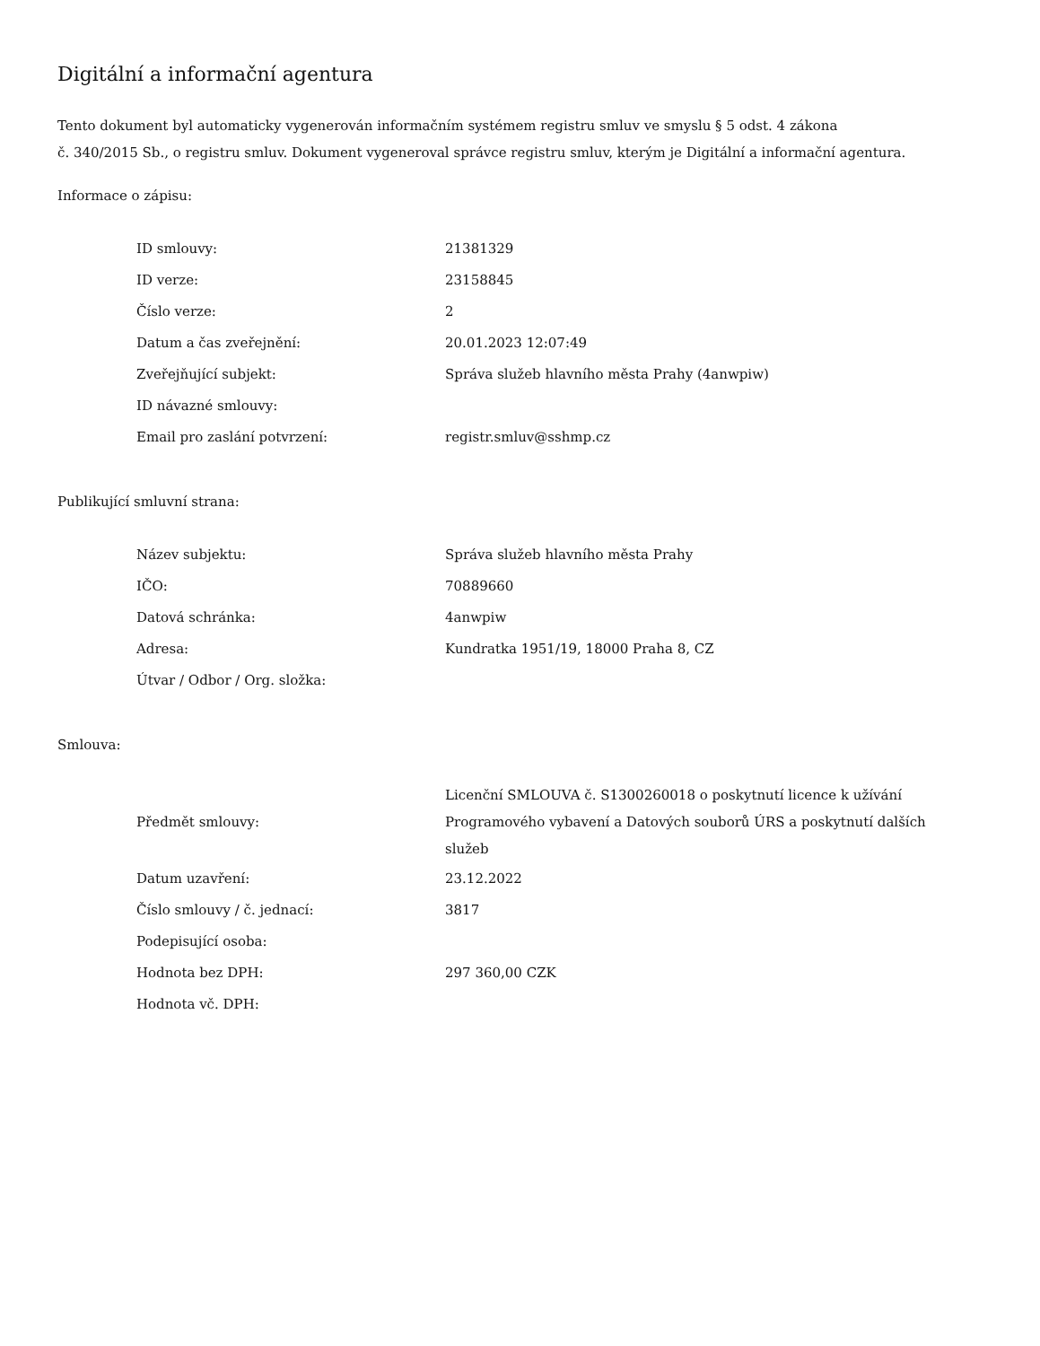Digitální a informační agentura
Tento dokument byl automaticky vygenerován informačním systémem registru smluv ve smyslu § 5 odst. 4 zákona
č. 340/2015 Sb., o registru smluv. Dokument vygeneroval správce registru smluv, kterým je Digitální a informační agentura.
Informace o zápisu:
| ID smlouvy: | 21381329 |
| ID verze: | 23158845 |
| Číslo verze: | 2 |
| Datum a čas zveřejnění: | 20.01.2023 12:07:49 |
| Zveřejňující subjekt: | Správa služeb hlavního města Prahy (4anwpiw) |
| ID návazné smlouvy: | |
| Email pro zaslání potvrzení: | registr.smluv@sshmp.cz |
Publikující smluvní strana:
| Název subjektu: | Správa služeb hlavního města Prahy |
| IČO: | 70889660 |
| Datová schránka: | 4anwpiw |
| Adresa: | Kundratka 1951/19, 18000 Praha 8, CZ |
| Útvar / Odbor / Org. složka: | |
Smlouva:
| Předmět smlouvy: | Licenční SMLOUVA č. S1300260018 o poskytnutí licence k užívání Programového vybavení a Datových souborů ÚRS a poskytnutí dalších služeb |
| Datum uzavření: | 23.12.2022 |
| Číslo smlouvy / č. jednací: | 3817 |
| Podepisující osoba: | |
| Hodnota bez DPH: | 297 360,00 CZK |
| Hodnota vč. DPH: | |